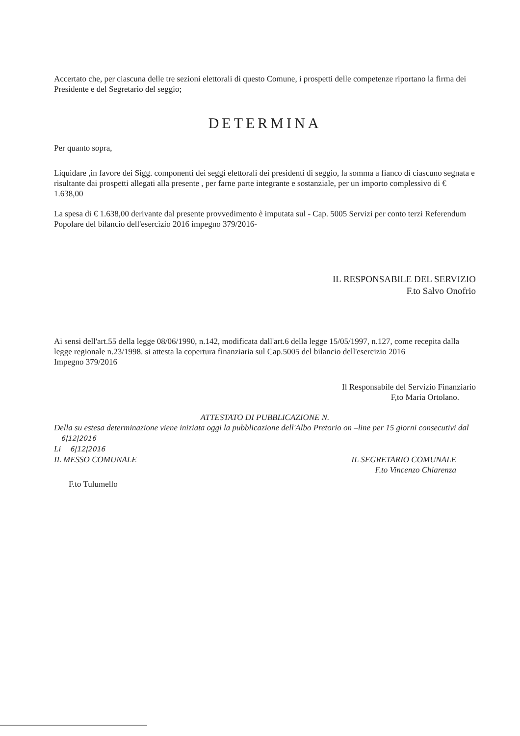Accertato che, per ciascuna delle tre sezioni elettorali di questo Comune, i prospetti delle competenze riportano la firma dei Presidente e del Segretario del seggio;
DETERMINA
Per quanto sopra,
Liquidare ,in favore dei Sigg. componenti dei seggi elettorali dei presidenti di seggio, la somma a fianco di ciascuno segnata e risultante dai prospetti allegati alla presente , per farne parte integrante e sostanziale, per un importo complessivo di € 1.638,00
La spesa di € 1.638,00 derivante dal presente provvedimento è imputata sul - Cap. 5005 Servizi per conto terzi Referendum Popolare del bilancio dell'esercizio 2016 impegno 379/2016-
IL RESPONSABILE DEL SERVIZIO
F.to Salvo Onofrio
Ai sensi dell'art.55 della legge 08/06/1990, n.142, modificata dall'art.6 della legge 15/05/1997, n.127, come recepita dalla legge regionale n.23/1998. si attesta la copertura finanziaria sul Cap.5005 del bilancio dell'esercizio 2016
Impegno 379/2016
Il Responsabile del Servizio Finanziario
F,to Maria Ortolano.
ATTESTATO DI PUBBLICAZIONE N.
Della su estesa determinazione viene iniziata oggi la pubblicazione dell'Albo Pretorio on –line per 15 giorni consecutivi dal 6|12|2016
Li 6|12|2016
IL MESSO COMUNALE IL SEGRETARIO COMUNALE
F.to Vincenzo Chiarenza
F.to Tulumello